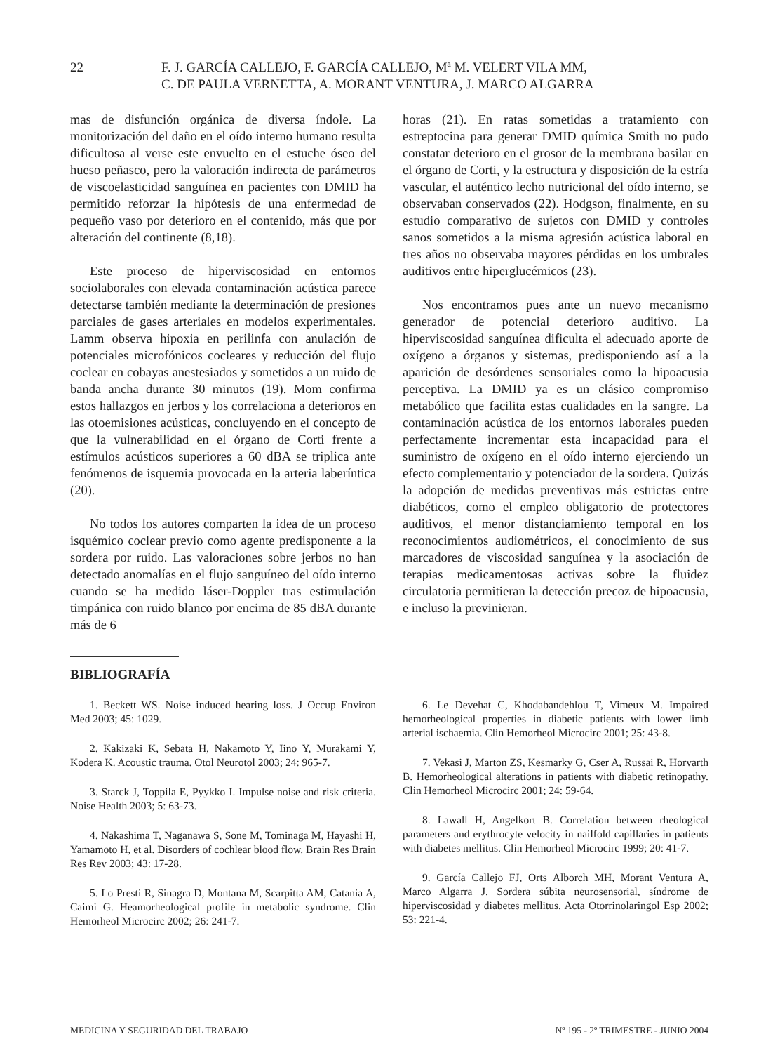22 F. J. GARCÍA CALLEJO, F. GARCÍA CALLEJO, Mª M. VELERT VILA MM,
C. DE PAULA VERNETTA, A. MORANT VENTURA, J. MARCO ALGARRA
mas de disfunción orgánica de diversa índole. La monitorización del daño en el oído interno humano resulta dificultosa al verse este envuelto en el estuche óseo del hueso peñasco, pero la valoración indirecta de parámetros de viscoelasticidad sanguínea en pacientes con DMID ha permitido reforzar la hipótesis de una enfermedad de pequeño vaso por deterioro en el contenido, más que por alteración del continente (8,18).
Este proceso de hiperviscosidad en entornos sociolaborales con elevada contaminación acústica parece detectarse también mediante la determinación de presiones parciales de gases arteriales en modelos experimentales. Lamm observa hipoxia en perilinfa con anulación de potenciales microfónicos cocleares y reducción del flujo coclear en cobayas anestesiados y sometidos a un ruido de banda ancha durante 30 minutos (19). Mom confirma estos hallazgos en jerbos y los correlaciona a deterioros en las otoemisiones acústicas, concluyendo en el concepto de que la vulnerabilidad en el órgano de Corti frente a estímulos acústicos superiores a 60 dBA se triplica ante fenómenos de isquemia provocada en la arteria laberíntica (20).
No todos los autores comparten la idea de un proceso isquémico coclear previo como agente predisponente a la sordera por ruido. Las valoraciones sobre jerbos no han detectado anomalías en el flujo sanguíneo del oído interno cuando se ha medido láser-Doppler tras estimulación timpánica con ruido blanco por encima de 85 dBA durante más de 6
horas (21). En ratas sometidas a tratamiento con estreptocina para generar DMID química Smith no pudo constatar deterioro en el grosor de la membrana basilar en el órgano de Corti, y la estructura y disposición de la estría vascular, el auténtico lecho nutricional del oído interno, se observaban conservados (22). Hodgson, finalmente, en su estudio comparativo de sujetos con DMID y controles sanos sometidos a la misma agresión acústica laboral en tres años no observaba mayores pérdidas en los umbrales auditivos entre hiperglucémicos (23).
Nos encontramos pues ante un nuevo mecanismo generador de potencial deterioro auditivo. La hiperviscosidad sanguínea dificulta el adecuado aporte de oxígeno a órganos y sistemas, predisponiendo así a la aparición de desórdenes sensoriales como la hipoacusia perceptiva. La DMID ya es un clásico compromiso metabólico que facilita estas cualidades en la sangre. La contaminación acústica de los entornos laborales pueden perfectamente incrementar esta incapacidad para el suministro de oxígeno en el oído interno ejerciendo un efecto complementario y potenciador de la sordera. Quizás la adopción de medidas preventivas más estrictas entre diabéticos, como el empleo obligatorio de protectores auditivos, el menor distanciamiento temporal en los reconocimientos audiométricos, el conocimiento de sus marcadores de viscosidad sanguínea y la asociación de terapias medicamentosas activas sobre la fluidez circulatoria permitieran la detección precoz de hipoacusia, e incluso la previnieran.
BIBLIOGRAFÍA
1. Beckett WS. Noise induced hearing loss. J Occup Environ Med 2003; 45: 1029.
2. Kakizaki K, Sebata H, Nakamoto Y, Iino Y, Murakami Y, Kodera K. Acoustic trauma. Otol Neurotol 2003; 24: 965-7.
3. Starck J, Toppila E, Pyykko I. Impulse noise and risk criteria. Noise Health 2003; 5: 63-73.
4. Nakashima T, Naganawa S, Sone M, Tominaga M, Hayashi H, Yamamoto H, et al. Disorders of cochlear blood flow. Brain Res Brain Res Rev 2003; 43: 17-28.
5. Lo Presti R, Sinagra D, Montana M, Scarpitta AM, Catania A, Caimi G. Heamorheological profile in metabolic syndrome. Clin Hemorheol Microcirc 2002; 26: 241-7.
6. Le Devehat C, Khodabandehlou T, Vimeux M. Impaired hemorheological properties in diabetic patients with lower limb arterial ischaemia. Clin Hemorheol Microcirc 2001; 25: 43-8.
7. Vekasi J, Marton ZS, Kesmarky G, Cser A, Russai R, Horvarth B. Hemorheological alterations in patients with diabetic retinopathy. Clin Hemorheol Microcirc 2001; 24: 59-64.
8. Lawall H, Angelkort B. Correlation between rheological parameters and erythrocyte velocity in nailfold capillaries in patients with diabetes mellitus. Clin Hemorheol Microcirc 1999; 20: 41-7.
9. García Callejo FJ, Orts Alborch MH, Morant Ventura A, Marco Algarra J. Sordera súbita neurosensorial, síndrome de hiperviscosidad y diabetes mellitus. Acta Otorrinolaringol Esp 2002; 53: 221-4.
MEDICINA Y SEGURIDAD DEL TRABAJO Nº 195 - 2º TRIMESTRE - JUNIO 2004